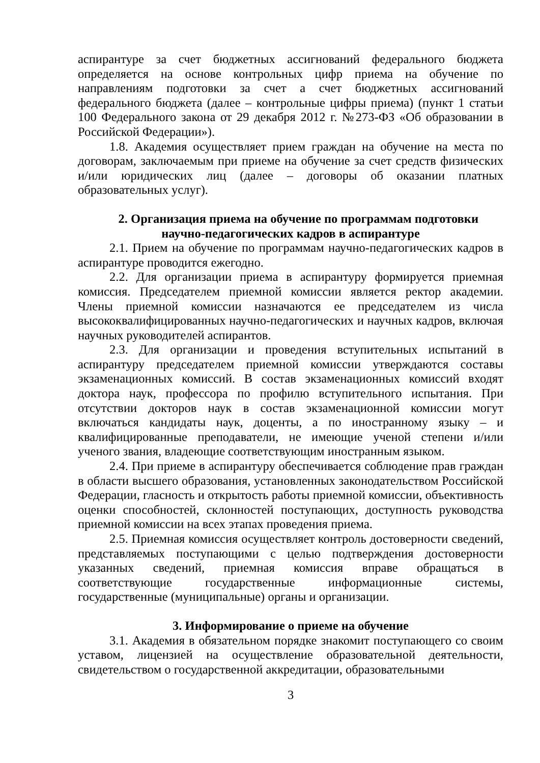аспирантуре за счет бюджетных ассигнований федерального бюджета определяется на основе контрольных цифр приема на обучение по направлениям подготовки за счет а счет бюджетных ассигнований федерального бюджета (далее – контрольные цифры приема) (пункт 1 статьи 100 Федерального закона от 29 декабря 2012 г. №273-ФЗ «Об образовании в Российской Федерации»).
1.8. Академия осуществляет прием граждан на обучение на места по договорам, заключаемым при приеме на обучение за счет средств физических и/или юридических лиц (далее – договоры об оказании платных образовательных услуг).
2. Организация приема на обучение по программам подготовки
научно-педагогических кадров в аспирантуре
2.1. Прием на обучение по программам научно-педагогических кадров в аспирантуре проводится ежегодно.
2.2. Для организации приема в аспирантуру формируется приемная комиссия. Председателем приемной комиссии является ректор академии. Члены приемной комиссии назначаются ее председателем из числа высококвалифицированных научно-педагогических и научных кадров, включая научных руководителей аспирантов.
2.3. Для организации и проведения вступительных испытаний в аспирантуру председателем приемной комиссии утверждаются составы экзаменационных комиссий. В состав экзаменационных комиссий входят доктора наук, профессора по профилю вступительного испытания. При отсутствии докторов наук в состав экзаменационной комиссии могут включаться кандидаты наук, доценты, а по иностранному языку – и квалифицированные преподаватели, не имеющие ученой степени и/или ученого звания, владеющие соответствующим иностранным языком.
2.4. При приеме в аспирантуру обеспечивается соблюдение прав граждан в области высшего образования, установленных законодательством Российской Федерации, гласность и открытость работы приемной комиссии, объективность оценки способностей, склонностей поступающих, доступность руководства приемной комиссии на всех этапах проведения приема.
2.5. Приемная комиссия осуществляет контроль достоверности сведений, представляемых поступающими с целью подтверждения достоверности указанных сведений, приемная комиссия вправе обращаться в соответствующие государственные информационные системы, государственные (муниципальные) органы и организации.
3. Информирование о приеме на обучение
3.1. Академия в обязательном порядке знакомит поступающего со своим уставом, лицензией на осуществление образовательной деятельности, свидетельством о государственной аккредитации, образовательными
3